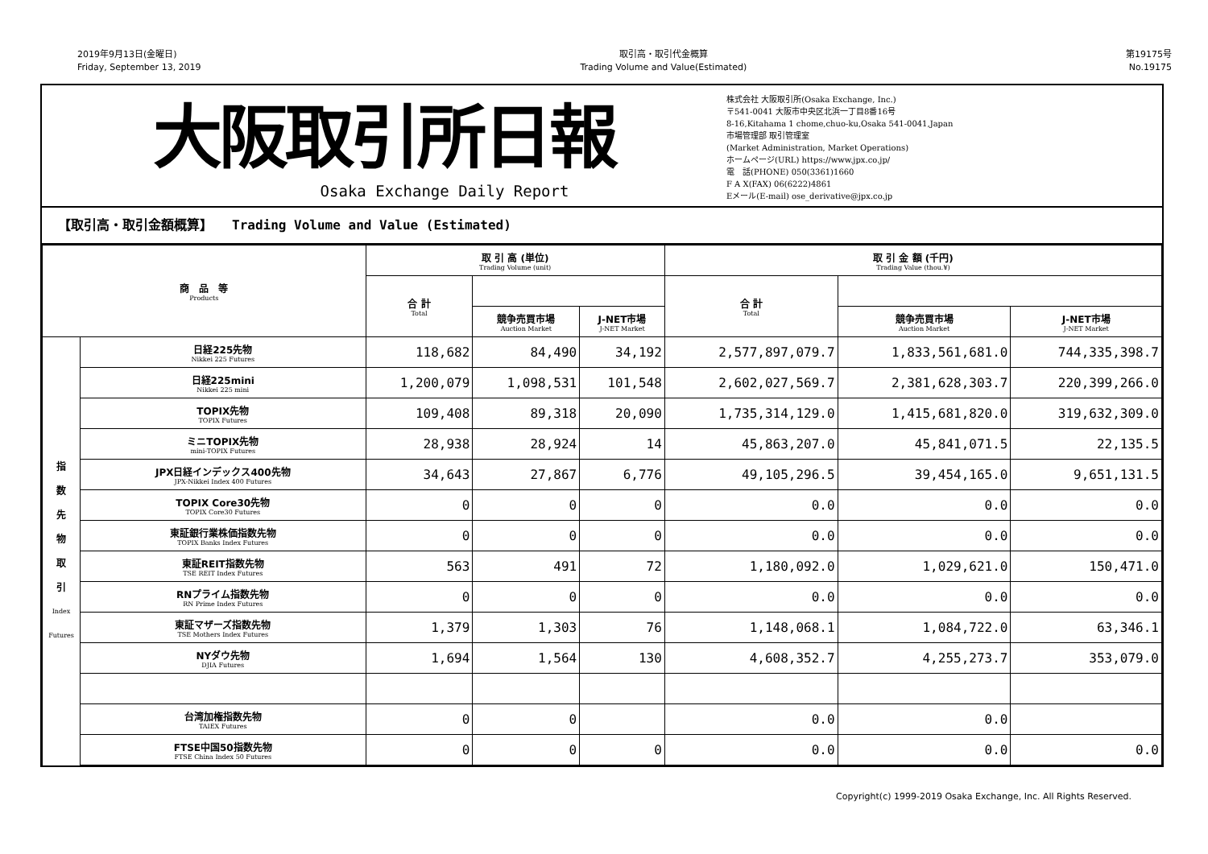2019年9月13日(金曜日)
Friday, September 13, 2019
取引高・取引代金概算
Trading Volume and Value(Estimated)
第19175号
No.19175
大阪取引所日報
Osaka Exchange Daily Report
株式会社 大阪取引所(Osaka Exchange, Inc.)
〒541-0041 大阪市中央区北浜一丁目8番16号
8-16,Kitahama 1 chome,chuo-ku,Osaka 541-0041,Japan
市場管理部 取引管理室
(Market Administration, Market Operations)
ホームページ(URL) https://www.jpx.co.jp/
電　話(PHONE) 050(3361)1660
F A X(FAX) 06(6222)4861
Eメール(E-mail) ose_derivative@jpx.co.jp
【取引高・取引金額概算】　　Trading Volume and Value (Estimated)
| 商 品 等 Products | | 取 引 高 (単位) Trading Volume (unit) | | | 取 引 金 額 (千円) Trading Value (thou.¥) | | |
| --- | --- | --- | --- | --- | --- | --- | --- |
| | | 合 計 Total | | | 合 計 Total | | |
| | | | 競争売買市場 Auction Market | J-NET市場 J-NET Market | | 競争売買市場 Auction Market | J-NET市場 J-NET Market |
| 指 数 先 物 取 引 Index Futures | 日経225先物 Nikkei 225 Futures | 118,682 | 84,490 | 34,192 | 2,577,897,079.7 | 1,833,561,681.0 | 744,335,398.7 |
| | 日経225mini Nikkei 225 mini | 1,200,079 | 1,098,531 | 101,548 | 2,602,027,569.7 | 2,381,628,303.7 | 220,399,266.0 |
| | TOPIX先物 TOPIX Futures | 109,408 | 89,318 | 20,090 | 1,735,314,129.0 | 1,415,681,820.0 | 319,632,309.0 |
| | ミニTOPIX先物 mini-TOPIX Futures | 28,938 | 28,924 | 14 | 45,863,207.0 | 45,841,071.5 | 22,135.5 |
| | JPX日経インデックス400先物 JPX-Nikkei Index 400 Futures | 34,643 | 27,867 | 6,776 | 49,105,296.5 | 39,454,165.0 | 9,651,131.5 |
| | TOPIX Core30先物 TOPIX Core30 Futures | 0 | 0 | 0 | 0.0 | 0.0 | 0.0 |
| | 東証銀行業株価指数先物 TOPIX Banks Index Futures | 0 | 0 | 0 | 0.0 | 0.0 | 0.0 |
| | 東証REIT指数先物 TSE REIT Index Futures | 563 | 491 | 72 | 1,180,092.0 | 1,029,621.0 | 150,471.0 |
| | RNプライム指数先物 RN Prime Index Futures | 0 | 0 | 0 | 0.0 | 0.0 | 0.0 |
| | 東証マザーズ指数先物 TSE Mothers Index Futures | 1,379 | 1,303 | 76 | 1,148,068.1 | 1,084,722.0 | 63,346.1 |
| | NYダウ先物 DJIA Futures | 1,694 | 1,564 | 130 | 4,608,352.7 | 4,255,273.7 | 353,079.0 |
| | 台湾加権指数先物 TAIEX Futures | 0 | 0 | | 0.0 | 0.0 | |
| | FTSE中国50指数先物 FTSE China Index 50 Futures | 0 | 0 | 0 | 0.0 | 0.0 | 0.0 |
Copyright(c) 1999-2019 Osaka Exchange, Inc. All Rights Reserved.